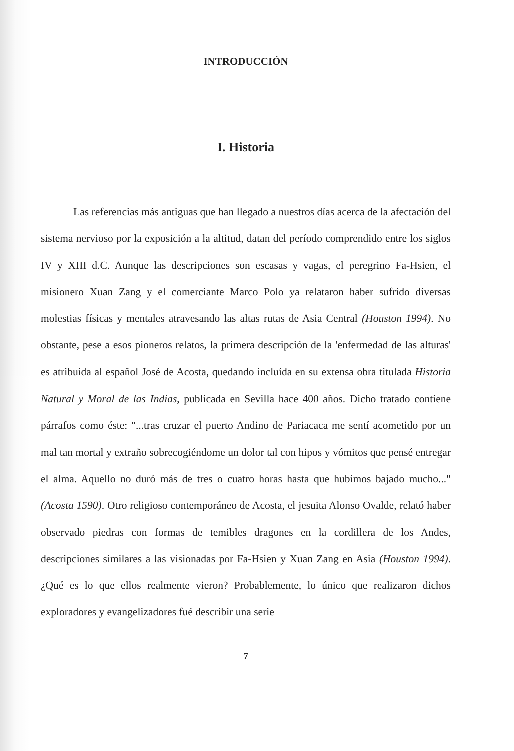INTRODUCCIÓN
I. Historia
Las referencias más antiguas que han llegado a nuestros días acerca de la afectación del sistema nervioso por la exposición a la altitud, datan del período comprendido entre los siglos IV y XIII d.C. Aunque las descripciones son escasas y vagas, el peregrino Fa-Hsien, el misionero Xuan Zang y el comerciante Marco Polo ya relataron haber sufrido diversas molestias físicas y mentales atravesando las altas rutas de Asia Central (Houston 1994). No obstante, pese a esos pioneros relatos, la primera descripción de la 'enfermedad de las alturas' es atribuida al español José de Acosta, quedando incluída en su extensa obra titulada Historia Natural y Moral de las Indias, publicada en Sevilla hace 400 años. Dicho tratado contiene párrafos como éste: "...tras cruzar el puerto Andino de Pariacaca me sentí acometido por un mal tan mortal y extraño sobrecogiéndome un dolor tal con hipos y vómitos que pensé entregar el alma. Aquello no duró más de tres o cuatro horas hasta que hubimos bajado mucho..." (Acosta 1590). Otro religioso contemporáneo de Acosta, el jesuita Alonso Ovalde, relató haber observado piedras con formas de temibles dragones en la cordillera de los Andes, descripciones similares a las visionadas por Fa-Hsien y Xuan Zang en Asia (Houston 1994). ¿Qué es lo que ellos realmente vieron? Probablemente, lo único que realizaron dichos exploradores y evangelizadores fué describir una serie
7